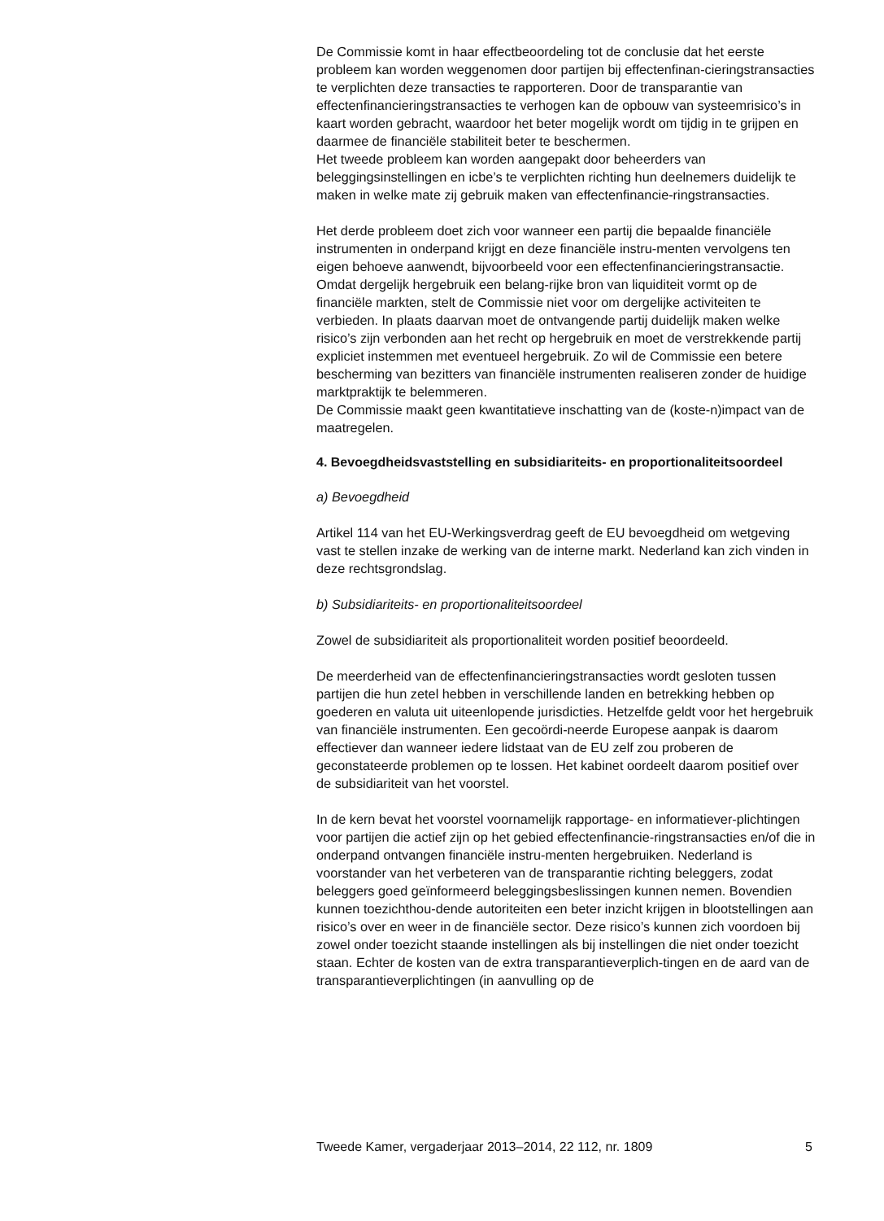De Commissie komt in haar effectbeoordeling tot de conclusie dat het eerste probleem kan worden weggenomen door partijen bij effectenfinan-cieringstransacties te verplichten deze transacties te rapporteren. Door de transparantie van effectenfinancieringstransacties te verhogen kan de opbouw van systeemrisico’s in kaart worden gebracht, waardoor het beter mogelijk wordt om tijdig in te grijpen en daarmee de financiële stabiliteit beter te beschermen.
Het tweede probleem kan worden aangepakt door beheerders van beleggingsinstellingen en icbe’s te verplichten richting hun deelnemers duidelijk te maken in welke mate zij gebruik maken van effectenfinancie-ringstransacties.
Het derde probleem doet zich voor wanneer een partij die bepaalde financiële instrumenten in onderpand krijgt en deze financiële instru-menten vervolgens ten eigen behoeve aanwendt, bijvoorbeeld voor een effectenfinancieringstransactie. Omdat dergelijk hergebruik een belang-rijke bron van liquiditeit vormt op de financiële markten, stelt de Commissie niet voor om dergelijke activiteiten te verbieden. In plaats daarvan moet de ontvangende partij duidelijk maken welke risico’s zijn verbonden aan het recht op hergebruik en moet de verstrekkende partij expliciet instemmen met eventueel hergebruik. Zo wil de Commissie een betere bescherming van bezitters van financiële instrumenten realiseren zonder de huidige marktpraktijk te belemmeren.
De Commissie maakt geen kwantitatieve inschatting van de (koste-n)impact van de maatregelen.
4. Bevoegdheidsvaststelling en subsidiariteits- en proportionaliteitsoordeel
a) Bevoegdheid
Artikel 114 van het EU-Werkingsverdrag geeft de EU bevoegdheid om wetgeving vast te stellen inzake de werking van de interne markt. Nederland kan zich vinden in deze rechtsgrondslag.
b) Subsidiariteits- en proportionaliteitsoordeel
Zowel de subsidiariteit als proportionaliteit worden positief beoordeeld.
De meerderheid van de effectenfinancieringstransacties wordt gesloten tussen partijen die hun zetel hebben in verschillende landen en betrekking hebben op goederen en valuta uit uiteenlopende jurisdicties. Hetzelfde geldt voor het hergebruik van financiële instrumenten. Een gecoördi-neerde Europese aanpak is daarom effectiever dan wanneer iedere lidstaat van de EU zelf zou proberen de geconstateerde problemen op te lossen. Het kabinet oordeelt daarom positief over de subsidiariteit van het voorstel.
In de kern bevat het voorstel voornamelijk rapportage- en informatiever-plichtingen voor partijen die actief zijn op het gebied effectenfinancie-ringstransacties en/of die in onderpand ontvangen financiële instru-menten hergebruiken. Nederland is voorstander van het verbeteren van de transparantie richting beleggers, zodat beleggers goed geïnformeerd beleggingsbeslissingen kunnen nemen. Bovendien kunnen toezichthou-dende autoriteiten een beter inzicht krijgen in blootstellingen aan risico’s over en weer in de financiële sector. Deze risico’s kunnen zich voordoen bij zowel onder toezicht staande instellingen als bij instellingen die niet onder toezicht staan. Echter de kosten van de extra transparantieverplich-tingen en de aard van de transparantieverplichtingen (in aanvulling op de
Tweede Kamer, vergaderjaar 2013–2014, 22 112, nr. 1809 5